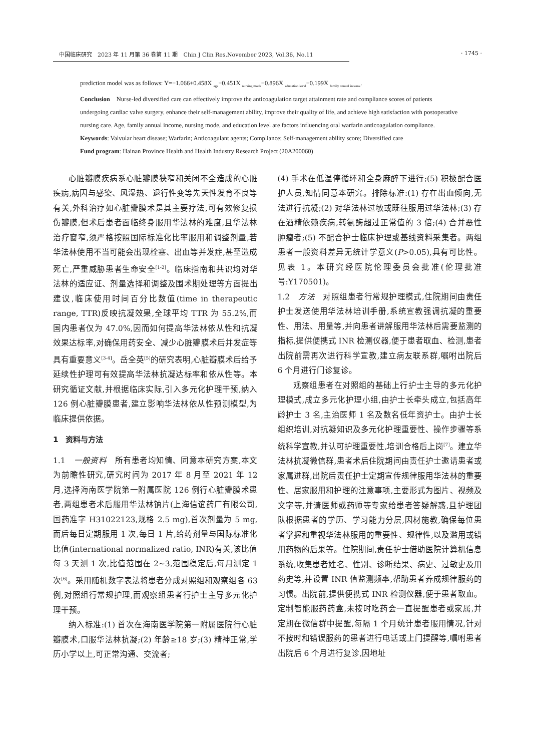中国临床研究　2023 年 11 月第 36 卷第 11 期　Chin J Clin Res,November 2023, Vol.36, No.11 · 1745 ·
prediction model was as follows: Y=−1.066+0.458X <sub>age</sub>−0.451X <sub>nursing mode</sub>−0.896X <sub>education level</sub>−0.199X <sub>family annual income</sub>.
Conclusion　Nurse-led diversified care can effectively improve the anticoagulation target attainment rate and compliance scores of patients undergoing cardiac valve surgery, enhance their self-management ability, improve their quality of life, and achieve high satisfaction with postoperative nursing care. Age, family annual income, nursing mode, and education level are factors influencing oral warfarin anticoagulation compliance.
Keywords: Valvular heart disease; Warfarin; Anticoagulant agents; Compliance; Self-management ability score; Diversified care
Fund program: Hainan Province Health and Health Industry Research Project (20A200060)
心脏瓣膜疾病系心脏瓣膜狭窄和关闭不全造成的心脏疾病,病因与感染、风湿热、退行性变等先天性发育不良等有关,外科治疗如心脏瓣膜术是其主要疗法,可有效修复损伤瓣膜,但术后患者面临终身服用华法林的难度,且华法林治疗窗窄,须严格按照国际标准化比率服用和调整剂量,若华法林使用不当可能会出现栓塞、出血等并发症,甚至造成死亡,严重威胁患者生命安全<sup>[1-2]</sup>。临床指南和共识均对华法林的适应证、剂量选择和调整及围术期处理等方面提出建议,临床使用时间百分比数值(time in therapeutic range, TTR)反映抗凝效果,全球平均 TTR 为 55.2%,而国内患者仅为 47.0%,因而如何提高华法林依从性和抗凝效果达标率,对确保用药安全、减少心脏瓣膜术后并发症等具有重要意义<sup>[3-4]</sup>。岳全英<sup>[5]</sup>的研究表明,心脏瓣膜术后给予延续性护理可有效提高华法林抗凝达标率和依从性等。本研究循证文献,并根据临床实际,引入多元化护理干预,纳入 126 例心脏瓣膜患者,建立影响华法林依从性预测模型,为临床提供依据。
1　资料与方法
1.1　一般资料　所有患者均知情、同意本研究方案,本文为前瞻性研究,研究时间为 2017 年 8 月至 2021 年 12 月,选择海南医学院第一附属医院 126 例行心脏瓣膜术患者,两组患者术后服用华法林钠片(上海信谊药厂有限公司,国药准字 H31022123,规格 2.5 mg),首次剂量为 5 mg,而后每日定期服用 1 次,每日 1 片,给药剂量与国际标准化比值(international normalized ratio, INR)有关,该比值每 3 天测 1 次,比值范围在 2~3,范围稳定后,每月测定 1 次<sup>[6]</sup>。采用随机数字表法将患者分成对照组和观察组各 63 例,对照组行常规护理,而观察组患者行护士主导多元化护理干预。
纳入标准:(1) 首次在海南医学院第一附属医院行心脏瓣膜术,口服华法林抗凝;(2) 年龄≥18 岁;(3) 精神正常,学历小学以上,可正常沟通、交流者;
(4) 手术在低温停循环和全身麻醉下进行;(5) 积极配合医护人员,知情同意本研究。排除标准:(1) 存在出血倾向,无法进行抗凝;(2) 对华法林过敏或既往服用过华法林;(3) 存在酒精依赖疾病,转氨酶超过正常值的 3 倍;(4) 合并恶性肿瘤者;(5) 不配合护士临床护理或基线资料采集者。两组患者一般资料差异无统计学意义(P>0.05),具有可比性。见表 1。本研究经医院伦理委员会批准(伦理批准号:Y170501)。
1.2　方法　对照组患者行常规护理模式,住院期间由责任护士发送使用华法林培训手册,系统宣教强调抗凝的重要性、用法、用量等,并向患者讲解服用华法林后需要监测的指标,提供便携式 INR 检测仪器,便于患者取血、检测,患者出院前需再次进行科学宣教,建立病友联系群,嘱咐出院后 6 个月进行门诊复诊。
观察组患者在对照组的基础上行护士主导的多元化护理模式,成立多元化护理小组,由护士长牵头成立,包括高年龄护士 3 名,主治医师 1 名及数名低年资护士。由护士长组织培训,对抗凝知识及多元化护理重要性、操作步骤等系统科学宣教,并认可护理重要性,培训合格后上岗<sup>[7]</sup>。建立华法林抗凝微信群,患者术后住院期间由责任护士邀请患者或家属进群,出院后责任护士定期宣传规律服用华法林的重要性、居家服用和护理的注意事项,主要形式为图片、视频及文字等,并请医师或药师等专家给患者答疑解惑,且护理团队根据患者的学历、学习能力分层,因材施教,确保每位患者掌握和重视华法林服用的重要性、规律性,以及滥用或错用药物的后果等。住院期间,责任护士借助医院计算机信息系统,收集患者姓名、性别、诊断结果、病史、过敏史及用药史等,并设置 INR 值监测频率,帮助患者养成规律服药的习惯。出院前,提供便携式 INR 检测仪器,便于患者取血。定制智能服药药盒,未按时吃药会一直提醒患者或家属,并定期在微信群中提醒,每隔 1 个月统计患者服用情况,针对不按时和错误服药的患者进行电话或上门提醒等,嘱咐患者出院后 6 个月进行复诊,因地址